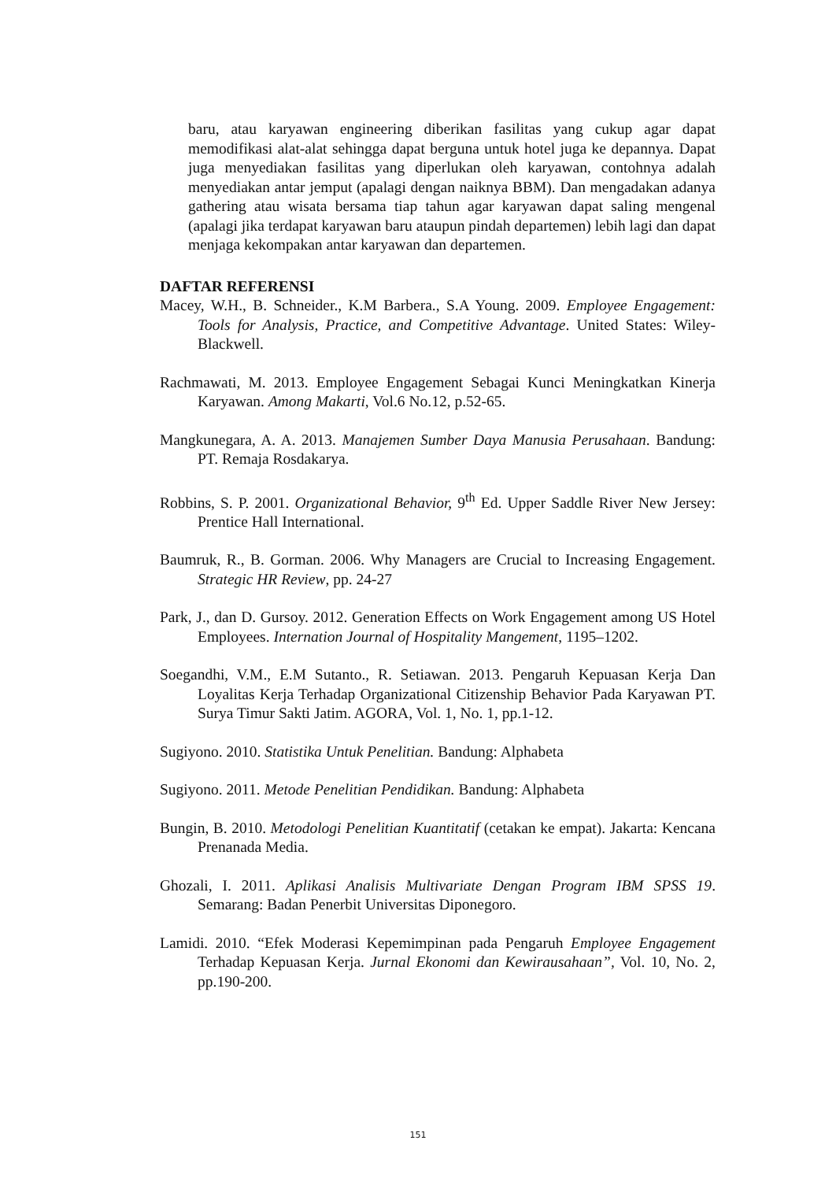baru, atau karyawan engineering diberikan fasilitas yang cukup agar dapat memodifikasi alat-alat sehingga dapat berguna untuk hotel juga ke depannya. Dapat juga menyediakan fasilitas yang diperlukan oleh karyawan, contohnya adalah menyediakan antar jemput (apalagi dengan naiknya BBM). Dan mengadakan adanya gathering atau wisata bersama tiap tahun agar karyawan dapat saling mengenal (apalagi jika terdapat karyawan baru ataupun pindah departemen) lebih lagi dan dapat menjaga kekompakan antar karyawan dan departemen.
DAFTAR REFERENSI
Macey, W.H., B. Schneider., K.M Barbera., S.A Young. 2009. Employee Engagement: Tools for Analysis, Practice, and Competitive Advantage. United States: Wiley-Blackwell.
Rachmawati, M. 2013. Employee Engagement Sebagai Kunci Meningkatkan Kinerja Karyawan. Among Makarti, Vol.6 No.12, p.52-65.
Mangkunegara, A. A. 2013. Manajemen Sumber Daya Manusia Perusahaan. Bandung: PT. Remaja Rosdakarya.
Robbins, S. P. 2001. Organizational Behavior, 9<sup>th</sup> Ed. Upper Saddle River New Jersey: Prentice Hall International.
Baumruk, R., B. Gorman. 2006. Why Managers are Crucial to Increasing Engagement. Strategic HR Review, pp. 24-27
Park, J., dan D. Gursoy. 2012. Generation Effects on Work Engagement among US Hotel Employees. Internation Journal of Hospitality Mangement, 1195–1202.
Soegandhi, V.M., E.M Sutanto., R. Setiawan. 2013. Pengaruh Kepuasan Kerja Dan Loyalitas Kerja Terhadap Organizational Citizenship Behavior Pada Karyawan PT. Surya Timur Sakti Jatim. AGORA, Vol. 1, No. 1, pp.1-12.
Sugiyono. 2010. Statistika Untuk Penelitian. Bandung: Alphabeta
Sugiyono. 2011. Metode Penelitian Pendidikan. Bandung: Alphabeta
Bungin, B. 2010. Metodologi Penelitian Kuantitatif (cetakan ke empat). Jakarta: Kencana Prenanada Media.
Ghozali, I. 2011. Aplikasi Analisis Multivariate Dengan Program IBM SPSS 19. Semarang: Badan Penerbit Universitas Diponegoro.
Lamidi. 2010. “Efek Moderasi Kepemimpinan pada Pengaruh Employee Engagement Terhadap Kepuasan Kerja. Jurnal Ekonomi dan Kewirausahaan”, Vol. 10, No. 2, pp.190-200.
151